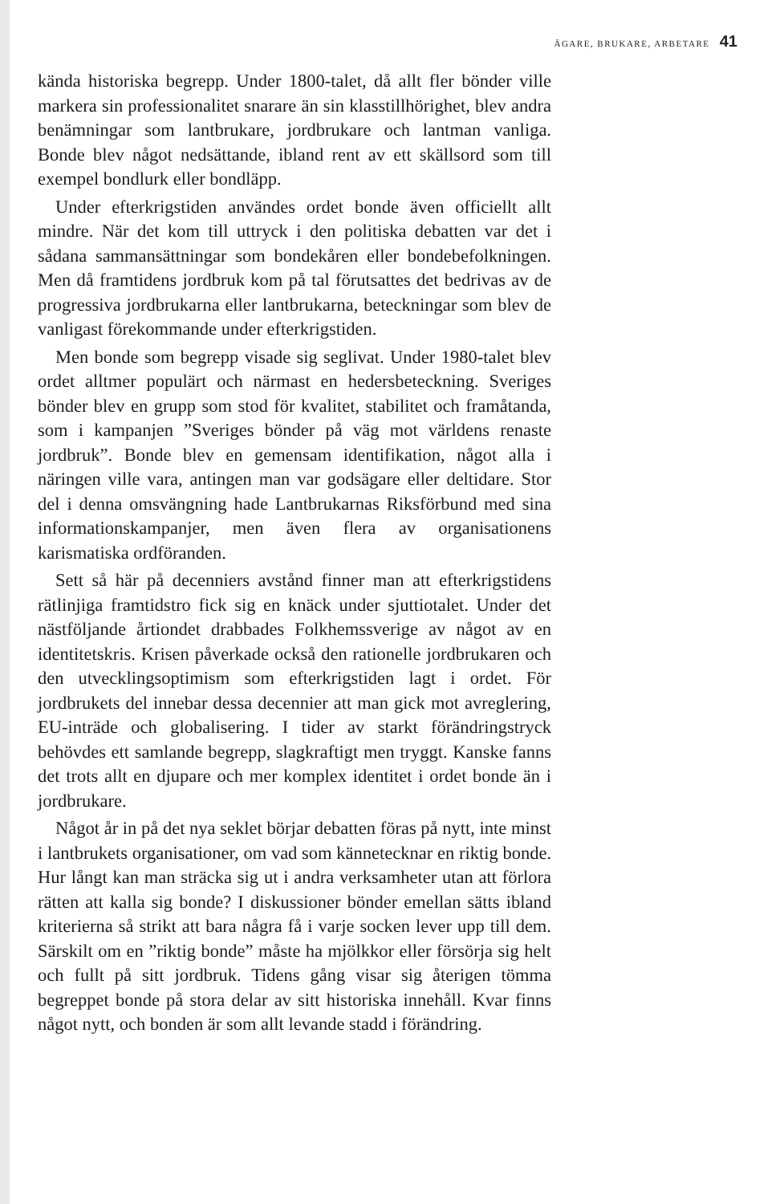ÄGARE, BRUKARE, ARBETARE 41
kända historiska begrepp. Under 1800-talet, då allt fler bönder ville markera sin professionalitet snarare än sin klasstillhörighet, blev andra benämningar som lantbrukare, jordbrukare och lantman vanliga. Bonde blev något nedsättande, ibland rent av ett skällsord som till exempel bondlurk eller bondläpp.
Under efterkrigstiden användes ordet bonde även officiellt allt mindre. När det kom till uttryck i den politiska debatten var det i sådana sammansättningar som bondekåren eller bondebefolkningen. Men då framtidens jordbruk kom på tal förutsattes det bedrivas av de progressiva jordbrukarna eller lantbrukarna, beteckningar som blev de vanligast förekommande under efterkrigstiden.
Men bonde som begrepp visade sig seglivat. Under 1980-talet blev ordet alltmer populärt och närmast en hedersbeteckning. Sveriges bönder blev en grupp som stod för kvalitet, stabilitet och framåtanda, som i kampanjen ”Sveriges bönder på väg mot världens renaste jordbruk”. Bonde blev en gemensam identifikation, något alla i näringen ville vara, antingen man var godsägare eller deltidare. Stor del i denna omsvängning hade Lantbrukarnas Riksförbund med sina informationskampanjer, men även flera av organisationens karismatiska ordföranden.
Sett så här på decenniers avstånd finner man att efterkrigstidens rätlinjiga framtidstro fick sig en knäck under sjuttiotalet. Under det nästföljande årtiondet drabbades Folkhemssverige av något av en identitetskris. Krisen påverkade också den rationelle jordbrukaren och den utvecklingsoptimism som efterkrigstiden lagt i ordet. För jordbrukets del innebar dessa decennier att man gick mot avreglering, EU-inträde och globalisering. I tider av starkt förändringstryck behövdes ett samlande begrepp, slagkraftigt men tryggt. Kanske fanns det trots allt en djupare och mer komplex identitet i ordet bonde än i jordbrukare.
Något år in på det nya seklet börjar debatten föras på nytt, inte minst i lantbrukets organisationer, om vad som kännetecknar en riktig bonde. Hur långt kan man sträcka sig ut i andra verksamheter utan att förlora rätten att kalla sig bonde? I diskussioner bönder emellan sätts ibland kriterierna så strikt att bara några få i varje socken lever upp till dem. Särskilt om en ”riktig bonde” måste ha mjölkkor eller försörja sig helt och fullt på sitt jordbruk. Tidens gång visar sig återigen tömma begreppet bonde på stora delar av sitt historiska innehåll. Kvar finns något nytt, och bonden är som allt levande stadd i förändring.